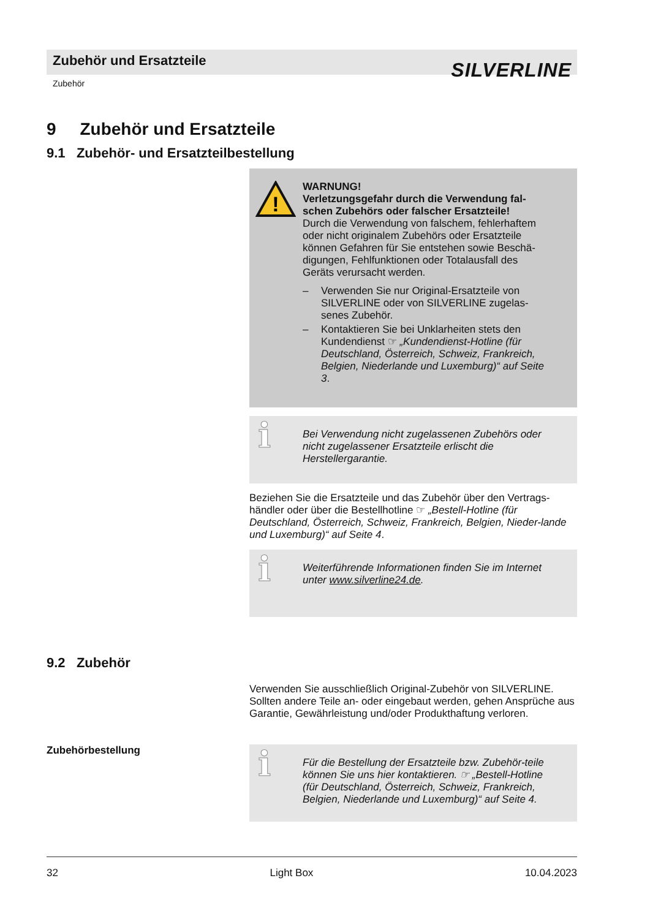Zubehör und Ersatzteile SILVERLINE
Zubehör
9 Zubehör und Ersatzteile
9.1 Zubehör- und Ersatzteilbestellung
!
WARNUNG!
Verletzungsgefahr durch die Verwendung fal-
schen Zubehörs oder falscher Ersatzteile!
Durch die Verwendung von falschem, fehlerhaftem oder nicht originalem Zubehörs oder Ersatzteile können Gefahren für Sie entstehen sowie Beschä-digungen, Fehlfunktionen oder Totalausfall des Geräts verursacht werden.
– Verwenden Sie nur Original-Ersatzteile von SILVERLINE oder von SILVERLINE zugelas-senes Zubehör.
– Kontaktieren Sie bei Unklarheiten stets den Kundendienst ☞ „Kundendienst-Hotline (für Deutschland, Österreich, Schweiz, Frankreich, Belgien, Niederlande und Luxemburg)“ auf Seite 3.
ℹ Bei Verwendung nicht zugelassenen Zubehörs oder nicht zugelassener Ersatzteile erlischt die Herstellergarantie.
Beziehen Sie die Ersatzteile und das Zubehör über den Vertrags-händler oder über die Bestellhotline ☞ „Bestell-Hotline (für Deutschland, Österreich, Schweiz, Frankreich, Belgien, Nieder-lande und Luxemburg)“ auf Seite 4.
ℹ Weiterführende Informationen finden Sie im Internet unter www.silverline24.de.
9.2 Zubehör
Verwenden Sie ausschließlich Original-Zubehör von SILVERLINE. Sollten andere Teile an- oder eingebaut werden, gehen Ansprüche aus Garantie, Gewährleistung und/oder Produkthaftung verloren.
Zubehörbestellung
ℹ Für die Bestellung der Ersatzteile bzw. Zubehör-teile können Sie uns hier kontaktieren. ☞ „Bestell-Hotline (für Deutschland, Österreich, Schweiz, Frankreich, Belgien, Niederlande und Luxemburg)“ auf Seite 4.
32 Light Box 10.04.2023